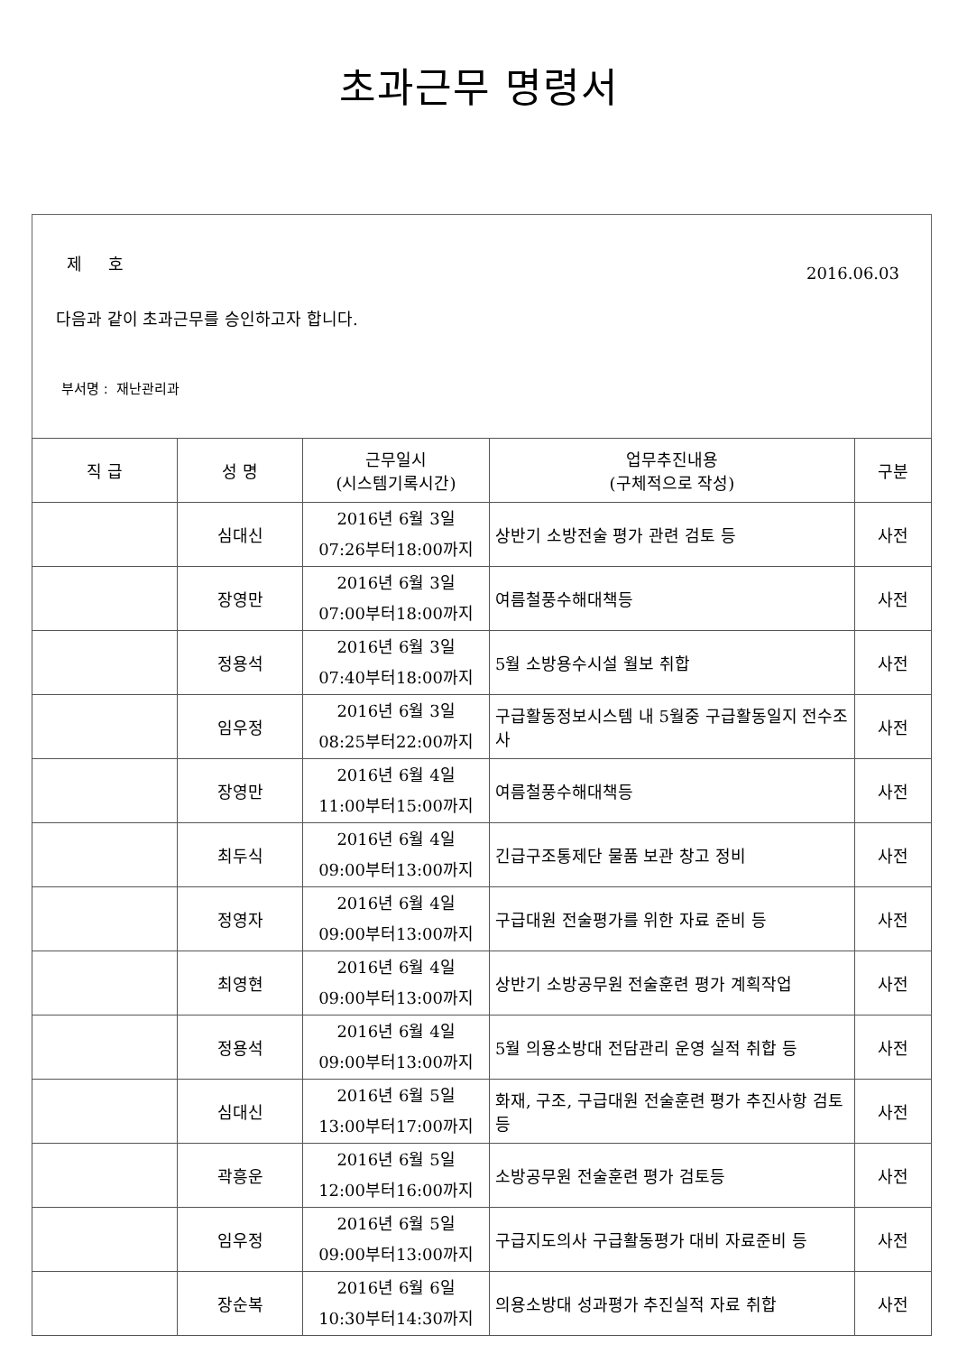초과근무 명령서
제 호 2016.06.03
다음과 같이 초과근무를 승인하고자 합니다.
부서명 : 재난관리과
| 직 급 | 성 명 | 근무일시 (시스템기록시간) | 업무추진내용 (구체적으로 작성) | 구분 |
| --- | --- | --- | --- | --- |
| | 심대신 | 2016년 6월 3일 07:26부터18:00까지 | 상반기 소방전술 평가 관련 검토 등 | 사전 |
| | 장영만 | 2016년 6월 3일 07:00부터18:00까지 | 여름철풍수해대책등 | 사전 |
| | 정용석 | 2016년 6월 3일 07:40부터18:00까지 | 5월 소방용수시설 월보 취합 | 사전 |
| | 임우정 | 2016년 6월 3일 08:25부터22:00까지 | 구급활동정보시스템 내 5월중 구급활동일지 전수조사 | 사전 |
| | 장영만 | 2016년 6월 4일 11:00부터15:00까지 | 여름철풍수해대책등 | 사전 |
| | 최두식 | 2016년 6월 4일 09:00부터13:00까지 | 긴급구조통제단 물품 보관 창고 정비 | 사전 |
| | 정영자 | 2016년 6월 4일 09:00부터13:00까지 | 구급대원 전술평가를 위한 자료 준비 등 | 사전 |
| | 최영현 | 2016년 6월 4일 09:00부터13:00까지 | 상반기 소방공무원 전술훈련 평가 계획작업 | 사전 |
| | 정용석 | 2016년 6월 4일 09:00부터13:00까지 | 5월 의용소방대 전담관리 운영 실적 취합 등 | 사전 |
| | 심대신 | 2016년 6월 5일 13:00부터17:00까지 | 화재, 구조, 구급대원 전술훈련 평가 추진사항 검토 등 | 사전 |
| | 곽흥운 | 2016년 6월 5일 12:00부터16:00까지 | 소방공무원 전술훈련 평가 검토등 | 사전 |
| | 임우정 | 2016년 6월 5일 09:00부터13:00까지 | 구급지도의사 구급활동평가 대비 자료준비 등 | 사전 |
| | 장순복 | 2016년 6월 6일 10:30부터14:30까지 | 의용소방대 성과평가 추진실적 자료 취합 | 사전 |